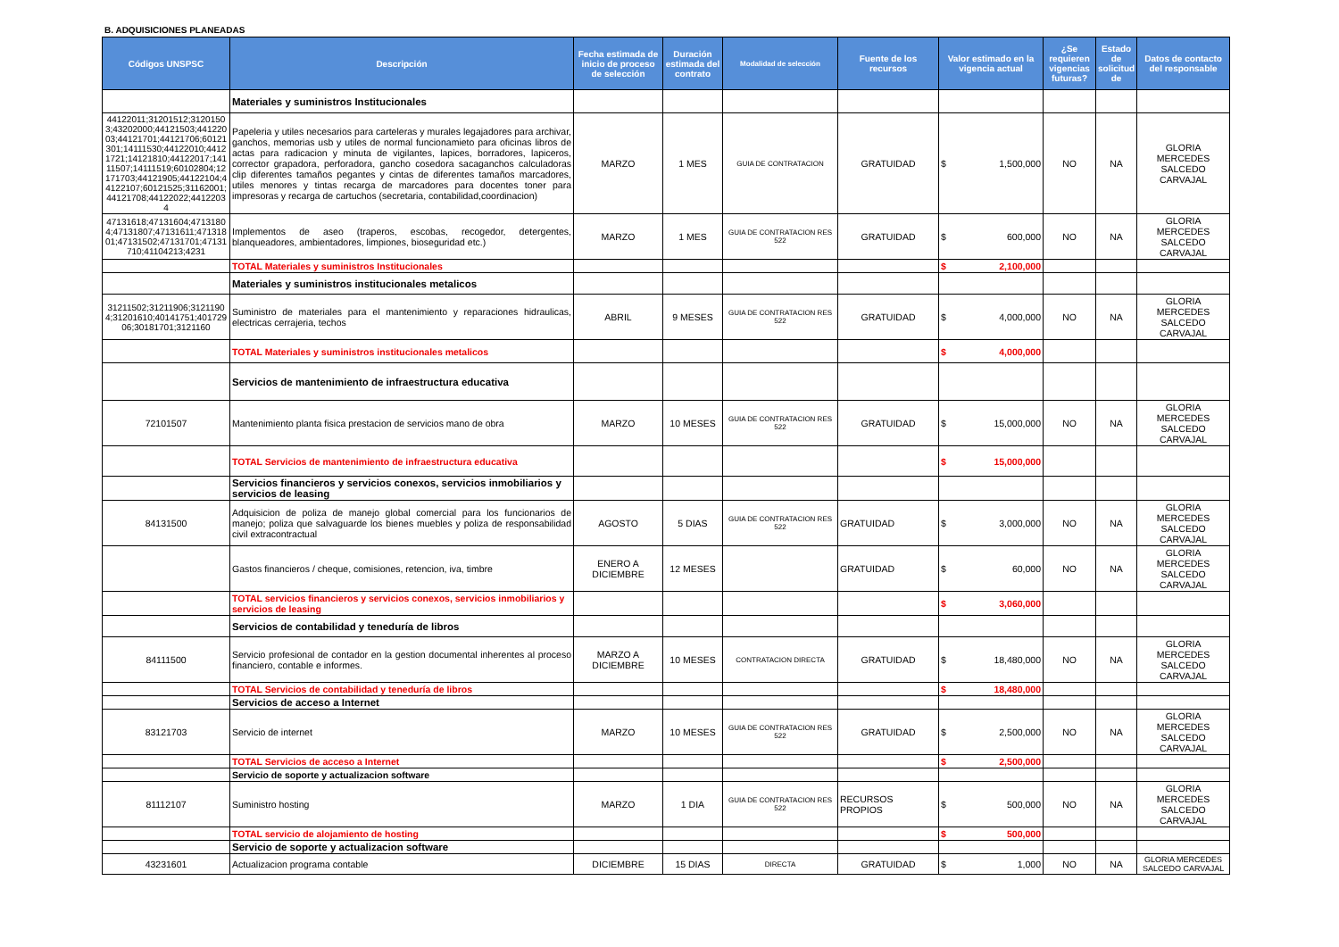B. ADQUISICIONES PLANEADAS
| Códigos UNSPSC | Descripción | Fecha estimada de inicio de proceso de selección | Duración estimada del contrato | Modalidad de selección | Fuente de los recursos | Valor estimado en la vigencia actual | ¿Se requieren vigencias futuras? | Estado de solicitud de | Datos de contacto del responsable |
| --- | --- | --- | --- | --- | --- | --- | --- | --- | --- |
| | Materiales y suministros Institucionales | | | | | | | | |
| 44122011;31201512;31201503;43202000;44121503;44122003;44121701;44121706;60121301;14111530;44122010;44121721;14121810;44122017;14111507;14111519;60102804;12171703;44121905;44122104;44122107;60121525;31162001;44121708;44122022;44122034 | Papeleria y utiles necesarios para carteleras y murales legajadores para archivar, ganchos, memorias usb y utiles de normal funcionamieto para oficinas libros de actas para radicacion y minuta de vigilantes, lapices, borradores, lapiceros, corrector grapadora, perforadora, gancho cosedora sacaganchos calculadoras clip diferentes tamaños pegantes y cintas de diferentes tamaños marcadores, utiles menores y tintas recarga de marcadores para docentes toner para impresoras y recarga de cartuchos (secretaria, contabilidad,coordinacion) | MARZO | 1 MES | GUIA DE CONTRATACION | GRATUIDAD | $ 1,500,000 | NO | NA | GLORIA MERCEDES SALCEDO CARVAJAL |
| 47131618;47131604;47131804;47131807;47131611;47131801;47131502;47131701;47131710;41104213;4231 | Implementos de aseo (traperos, escobas, recogedor, detergentes, blanqueadores, ambientadores, limpiones, bioseguridad etc.) | MARZO | 1 MES | GUIA DE CONTRATACION RES 522 | GRATUIDAD | $ 600,000 | NO | NA | GLORIA MERCEDES SALCEDO CARVAJAL |
| | TOTAL Materiales y suministros Institucionales | | | | | $ 2,100,000 | | | |
| | Materiales y suministros institucionales metalicos | | | | | | | | |
| 31211502;31211906;31211904;31201610;40141751;40172906;30181701;3121160 | Suministro de materiales para el mantenimiento y reparaciones hidraulicas, electricas cerrajeria, techos | ABRIL | 9 MESES | GUIA DE CONTRATACION RES 522 | GRATUIDAD | $ 4,000,000 | NO | NA | GLORIA MERCEDES SALCEDO CARVAJAL |
| | TOTAL Materiales y suministros institucionales metalicos | | | | | $ 4,000,000 | | | |
| | Servicios de mantenimiento de infraestructura educativa | | | | | | | | |
| 72101507 | Mantenimiento planta fisica prestacion de servicios mano de obra | MARZO | 10 MESES | GUIA DE CONTRATACION RES 522 | GRATUIDAD | $ 15,000,000 | NO | NA | GLORIA MERCEDES SALCEDO CARVAJAL |
| | TOTAL Servicios de mantenimiento de infraestructura educativa | | | | | $ 15,000,000 | | | |
| | Servicios financieros y servicios conexos, servicios inmobiliarios y servicios de leasing | | | | | | | | |
| 84131500 | Adquisicion de poliza de manejo global comercial para los funcionarios de manejo; poliza que salvaguarde los bienes muebles y poliza de responsabilidad civil extracontractual | AGOSTO | 5 DIAS | GUIA DE CONTRATACION RES 522 | GRATUIDAD | $ 3,000,000 | NO | NA | GLORIA MERCEDES SALCEDO CARVAJAL |
| | Gastos financieros / cheque, comisiones, retencion, iva, timbre | ENERO A DICIEMBRE | 12 MESES | | GRATUIDAD | $ 60,000 | NO | NA | GLORIA MERCEDES SALCEDO CARVAJAL |
| | TOTAL servicios financieros y servicios conexos, servicios inmobiliarios y servicios de leasing | | | | | $ 3,060,000 | | | |
| | Servicios de contabilidad y teneduría de libros | | | | | | | | |
| 84111500 | Servicio profesional de contador en la gestion documental inherentes al proceso financiero, contable e informes. | MARZO A DICIEMBRE | 10 MESES | CONTRATACION DIRECTA | GRATUIDAD | $ 18,480,000 | NO | NA | GLORIA MERCEDES SALCEDO CARVAJAL |
| | TOTAL Servicios de contabilidad y teneduría de libros | | | | | $ 18,480,000 | | | |
| | Servicios de acceso a Internet | | | | | | | | |
| 83121703 | Servicio de internet | MARZO | 10 MESES | GUIA DE CONTRATACION RES 522 | GRATUIDAD | $ 2,500,000 | NO | NA | GLORIA MERCEDES SALCEDO CARVAJAL |
| | TOTAL Servicios de acceso a Internet | | | | | $ 2,500,000 | | | |
| | Servicio de soporte y actualizacion software | | | | | | | | |
| 81112107 | Suministro hosting | MARZO | 1 DIA | GUIA DE CONTRATACION RES 522 | RECURSOS PROPIOS | $ 500,000 | NO | NA | GLORIA MERCEDES SALCEDO CARVAJAL |
| | TOTAL servicio de alojamiento de hosting | | | | | $ 500,000 | | | |
| | Servicio de soporte y actualizacion software | | | | | | | | |
| 43231601 | Actualizacion programa contable | DICIEMBRE | 15 DIAS | DIRECTA | GRATUIDAD | $ 1,000 | NO | NA | GLORIA MERCEDES SALCEDO CARVAJAL |